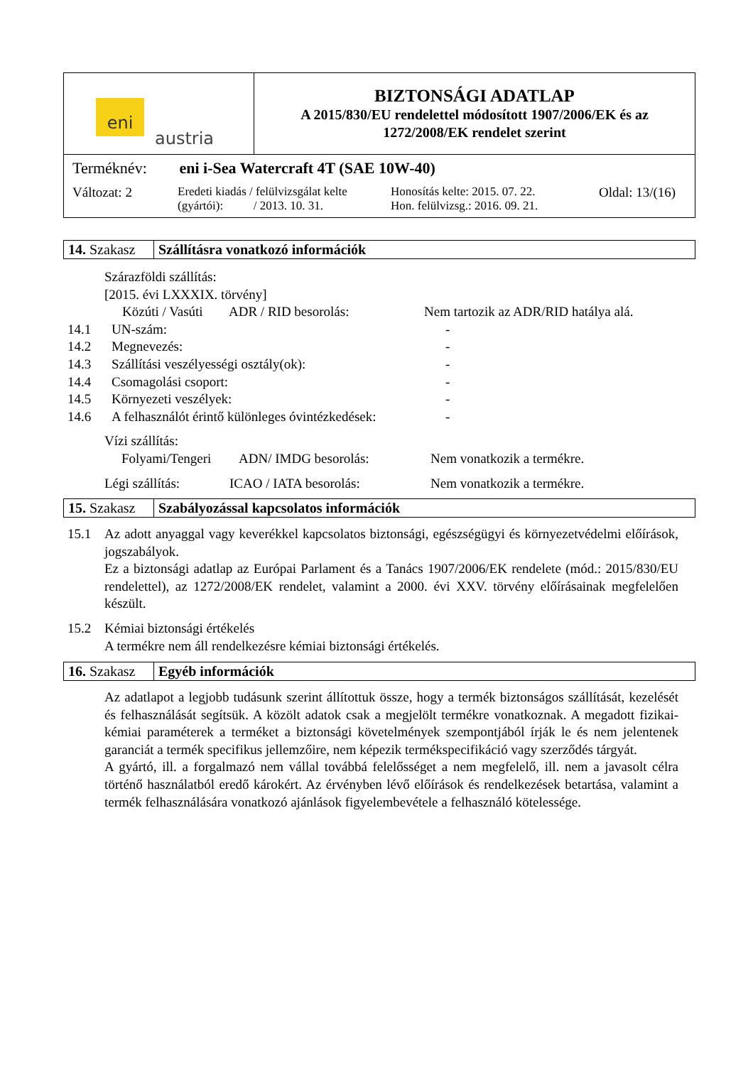| eni austria | BIZTONSÁGI ADATLAP A 2015/830/EU rendelettel módosított 1907/2006/EK és az 1272/2008/EK rendelet szerint |
| Terméknév: eni i-Sea Watercraft 4T (SAE 10W-40) Változat: 2 Eredeti kiadás / felülvizsgálat kelte (gyártói): / 2013. 10. 31. Honosítás kelte: 2015. 07. 22. Hon. felülvizsg.: 2016. 09. 21. Oldal: 13/(16) | |
14. Szakasz
Szállításra vonatkozó információk
Szárazföldi szállítás:
[2015. évi LXXXIX. törvény]
Közúti / Vasúti ADR / RID besorolás: Nem tartozik az ADR/RID hatálya alá.
14.1 UN-szám: -
14.2 Megnevezés: -
14.3 Szállítási veszélyességi osztály(ok): -
14.4 Csomagolási csoport: -
14.5 Környezeti veszélyek: -
14.6 A felhasználót érintő különleges óvintézkedések: -
Vízi szállítás:
Folyami/Tengeri ADN/ IMDG besorolás: Nem vonatkozik a termékre.
Légi szállítás: ICAO / IATA besorolás: Nem vonatkozik a termékre.
15. Szakasz
Szabályozással kapcsolatos információk
15.1 Az adott anyaggal vagy keverékkel kapcsolatos biztonsági, egészségügyi és környezetvédelmi előírások, jogszabályok.
Ez a biztonsági adatlap az Európai Parlament és a Tanács 1907/2006/EK rendelete (mód.: 2015/830/EU rendelettel), az 1272/2008/EK rendelet, valamint a 2000. évi XXV. törvény előírásainak megfelelően készült.
15.2 Kémiai biztonsági értékelés
A termékre nem áll rendelkezésre kémiai biztonsági értékelés.
16. Szakasz
Egyéb információk
Az adatlapot a legjobb tudásunk szerint állítottuk össze, hogy a termék biztonságos szállítását, kezelését és felhasználását segítsük. A közölt adatok csak a megjelölt termékre vonatkoznak. A megadott fizikai-kémiai paraméterek a terméket a biztonsági követelmények szempontjából írják le és nem jelentenek garanciát a termék specifikus jellemzőire, nem képezik termékspecifikáció vagy szerződés tárgyát.
A gyártó, ill. a forgalmazó nem vállal továbbá felelősséget a nem megfelelő, ill. nem a javasolt célra történő használatból eredő károkért. Az érvényben lévő előírások és rendelkezések betartása, valamint a termék felhasználására vonatkozó ajánlások figyelembevétele a felhasználó kötelessége.